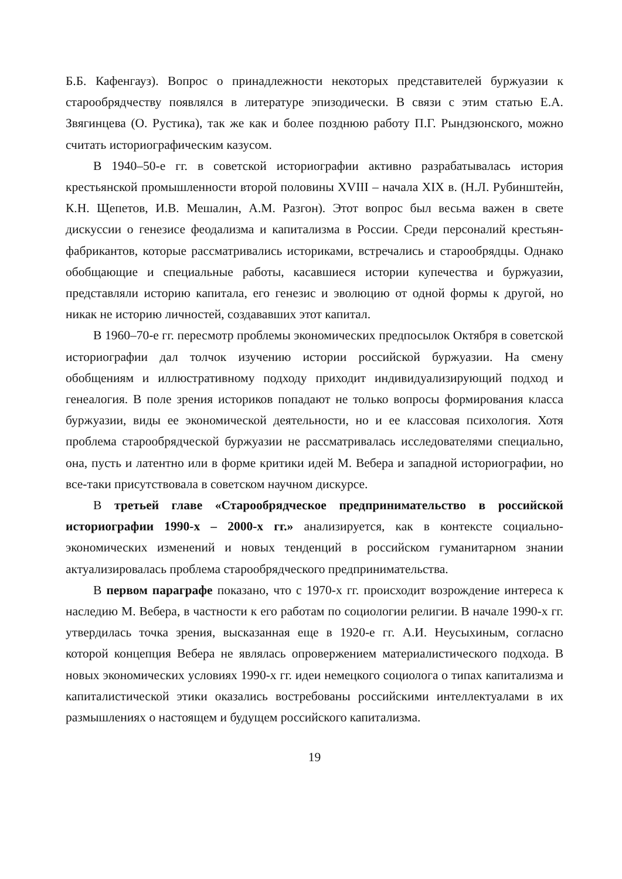Б.Б. Кафенгауз). Вопрос о принадлежности некоторых представителей буржуазии к старообрядчеству появлялся в литературе эпизодически. В связи с этим статью Е.А. Звягинцева (О. Рустика), так же как и более позднюю работу П.Г. Рындзюнского, можно считать историографическим казусом.
В 1940–50-е гг. в советской историографии активно разрабатывалась история крестьянской промышленности второй половины XVIII – начала XIX в. (Н.Л. Рубинштейн, К.Н. Щепетов, И.В. Мешалин, А.М. Разгон). Этот вопрос был весьма важен в свете дискуссии о генезисе феодализма и капитализма в России. Среди персоналий крестьян-фабрикантов, которые рассматривались историками, встречались и старообрядцы. Однако обобщающие и специальные работы, касавшиеся истории купечества и буржуазии, представляли историю капитала, его генезис и эволюцию от одной формы к другой, но никак не историю личностей, создававших этот капитал.
В 1960–70-е гг. пересмотр проблемы экономических предпосылок Октября в советской историографии дал толчок изучению истории российской буржуазии. На смену обобщениям и иллюстративному подходу приходит индивидуализирующий подход и генеалогия. В поле зрения историков попадают не только вопросы формирования класса буржуазии, виды ее экономической деятельности, но и ее классовая психология. Хотя проблема старообрядческой буржуазии не рассматривалась исследователями специально, она, пусть и латентно или в форме критики идей М. Вебера и западной историографии, но все-таки присутствовала в советском научном дискурсе.
В третьей главе «Старообрядческое предпринимательство в российской историографии 1990-х – 2000-х гг.» анализируется, как в контексте социально-экономических изменений и новых тенденций в российском гуманитарном знании актуализировалась проблема старообрядческого предпринимательства.
В первом параграфе показано, что с 1970-х гг. происходит возрождение интереса к наследию М. Вебера, в частности к его работам по социологии религии. В начале 1990-х гг. утвердилась точка зрения, высказанная еще в 1920-е гг. А.И. Неусыхиным, согласно которой концепция Вебера не являлась опровержением материалистического подхода. В новых экономических условиях 1990-х гг. идеи немецкого социолога о типах капитализма и капиталистической этики оказались востребованы российскими интеллектуалами в их размышлениях о настоящем и будущем российского капитализма.
19